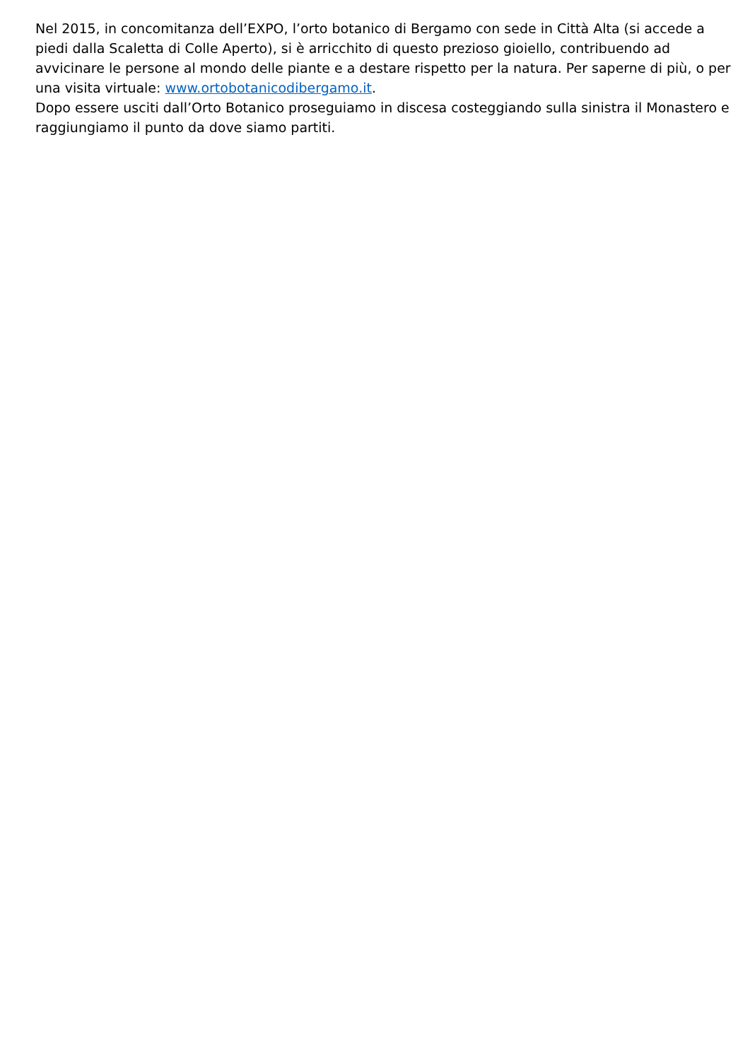Nel 2015, in concomitanza dell’EXPO, l’orto botanico di Bergamo con sede in Città Alta (si accede a piedi dalla Scaletta di Colle Aperto), si è arricchito di questo prezioso gioiello, contribuendo ad avvicinare le persone al mondo delle piante e a destare rispetto per la natura. Per saperne di più, o per una visita virtuale: www.ortobotanicodibergamo.it.
Dopo essere usciti dall’Orto Botanico proseguiamo in discesa costeggiando sulla sinistra il Monastero e raggiungiamo il punto da dove siamo partiti.